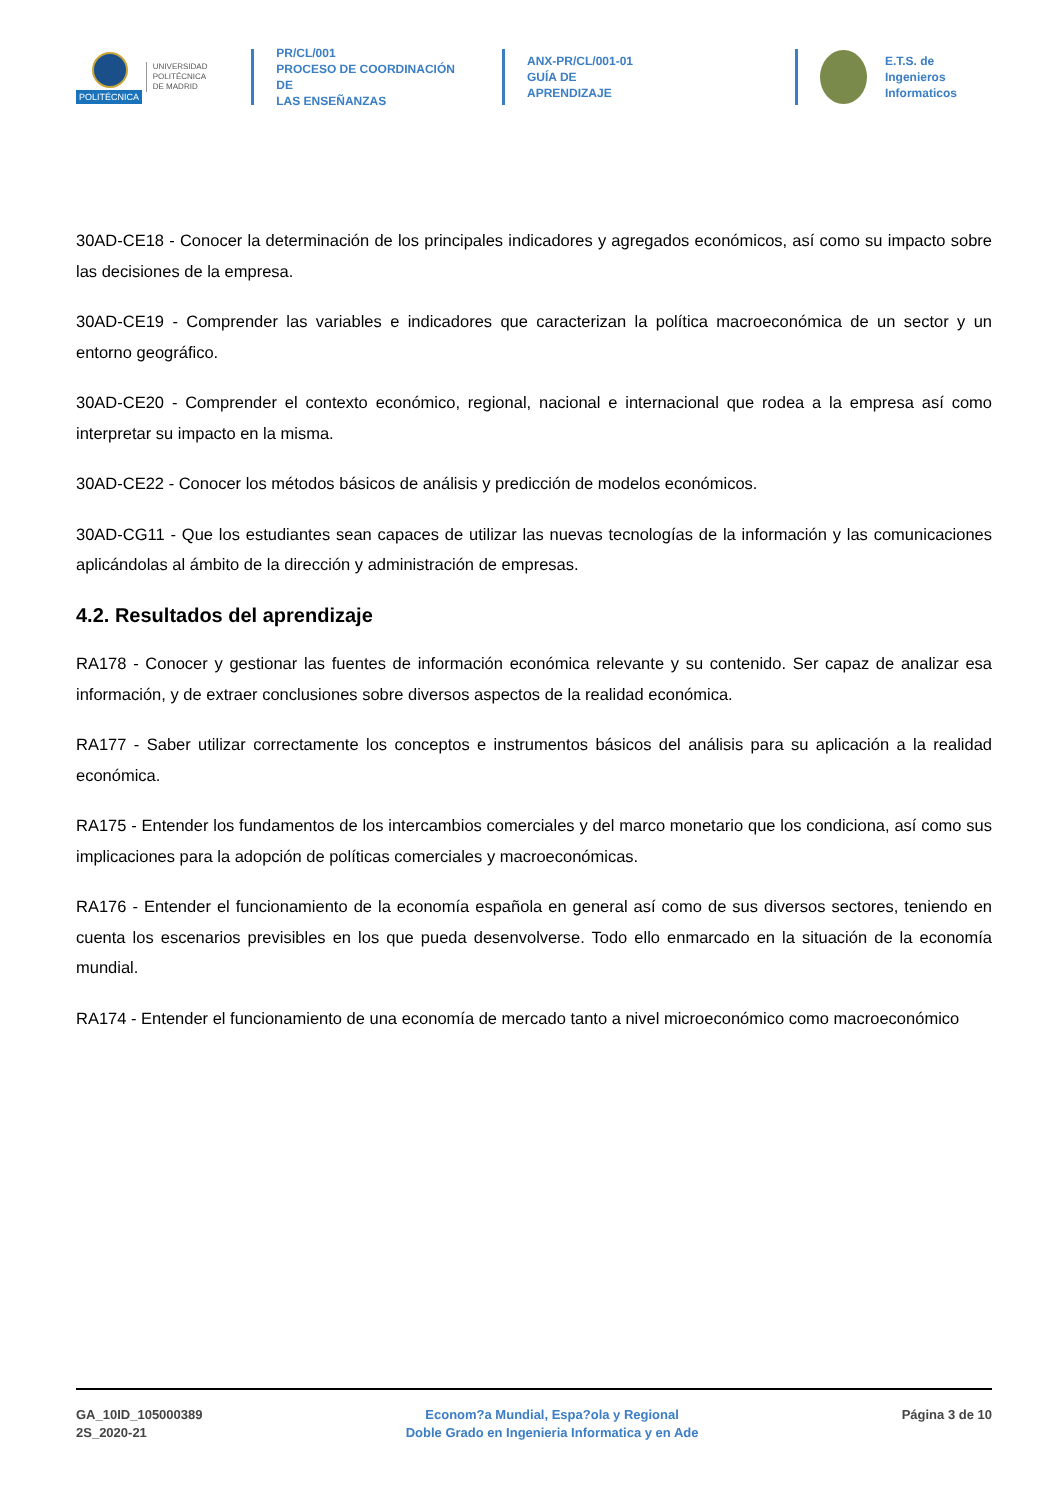POLITÉCNICA
UNIVERSIDAD
POLITÉCNICA
DE MADRID
PR/CL/001
PROCESO DE COORDINACIÓN DE
LAS ENSEÑANZAS
ANX-PR/CL/001-01
GUÍA DE APRENDIZAJE
E.T.S. de Ingenieros
Informaticos
30AD-CE18 - Conocer la determinación de los principales indicadores y agregados económicos, así como su impacto sobre las decisiones de la empresa.
30AD-CE19 - Comprender las variables e indicadores que caracterizan la política macroeconómica de un sector y un entorno geográfico.
30AD-CE20 - Comprender el contexto económico, regional, nacional e internacional que rodea a la empresa así como interpretar su impacto en la misma.
30AD-CE22 - Conocer los métodos básicos de análisis y predicción de modelos económicos.
30AD-CG11 - Que los estudiantes sean capaces de utilizar las nuevas tecnologías de la información y las comunicaciones aplicándolas al ámbito de la dirección y administración de empresas.
4.2. Resultados del aprendizaje
RA178 - Conocer y gestionar las fuentes de información económica relevante y su contenido. Ser capaz de analizar esa información, y de extraer conclusiones sobre diversos aspectos de la realidad económica.
RA177 - Saber utilizar correctamente los conceptos e instrumentos básicos del análisis para su aplicación a la realidad económica.
RA175 - Entender los fundamentos de los intercambios comerciales y del marco monetario que los condiciona, así como sus implicaciones para la adopción de políticas comerciales y macroeconómicas.
RA176 - Entender el funcionamiento de la economía española en general así como de sus diversos sectores, teniendo en cuenta los escenarios previsibles en los que pueda desenvolverse. Todo ello enmarcado en la situación de la economía mundial.
RA174 - Entender el funcionamiento de una economía de mercado tanto a nivel microeconómico como macroeconómico
GA_10ID_105000389
2S_2020-21
Econom?a Mundial, Espa?ola y Regional
Doble Grado en Ingenieria Informatica y en Ade
Página 3 de 10